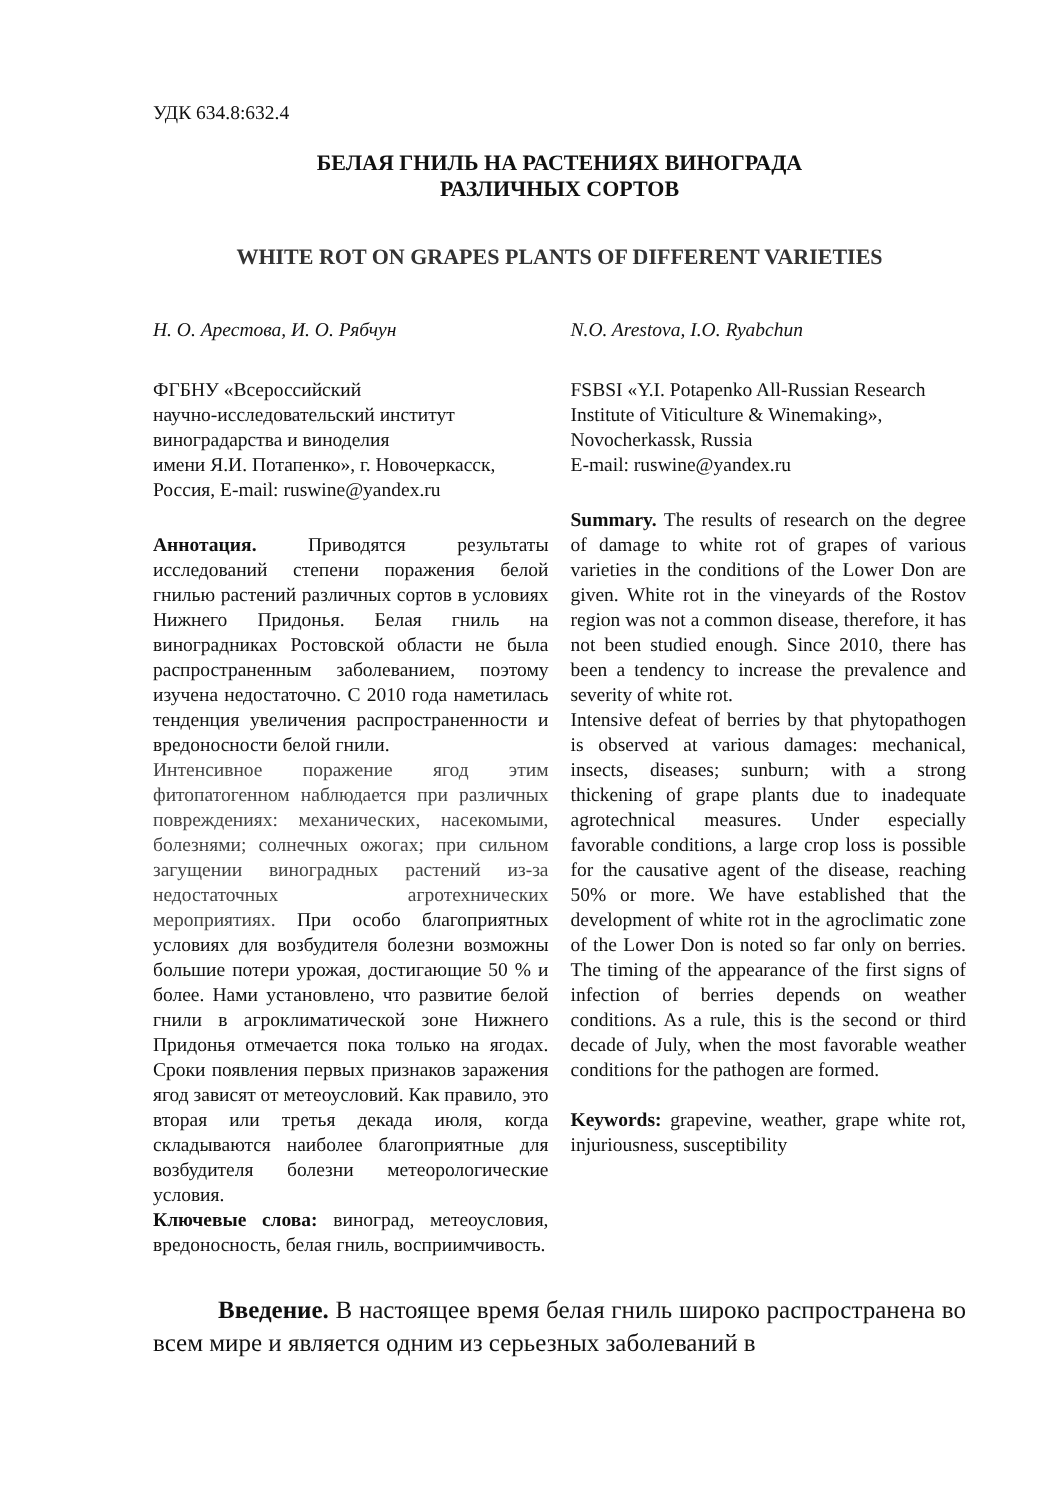УДК 634.8:632.4
БЕЛАЯ ГНИЛЬ НА РАСТЕНИЯХ ВИНОГРАДА
РАЗЛИЧНЫХ СОРТОВ
WHITE ROT ON GRAPES PLANTS OF DIFFERENT VARIETIES
Н. О. Арестова, И. О. Рябчун
ФГБНУ «Всероссийский
научно-исследовательский институт
виноградарства и виноделия
имени Я.И. Потапенко», г. Новочеркасск, Россия, E-mail: ruswine@yandex.ru
Аннотация. Приводятся результаты исследований степени поражения белой гнилью растений различных сортов в условиях Нижнего Придонья. Белая гниль на виноградниках Ростовской области не была распространенным заболеванием, поэтому изучена недостаточно. С 2010 года наметилась тенденция увеличения распространенности и вредоносности белой гнили.
Интенсивное поражение ягод этим фитопатогенном наблюдается при различных повреждениях: механических, насекомыми, болезнями; солнечных ожогах; при сильном загущении виноградных растений из-за недостаточных агротехнических мероприятиях. При особо благоприятных условиях для возбудителя болезни возможны большие потери урожая, достигающие 50 % и более. Нами установлено, что развитие белой гнили в агроклиматической зоне Нижнего Придонья отмечается пока только на ягодах. Сроки появления первых признаков заражения ягод зависят от метеоусловий. Как правило, это вторая или третья декада июля, когда складываются наиболее благоприятные для возбудителя болезни метеорологические условия.
Ключевые слова: виноград, метеоусловия, вредоносность, белая гниль, восприимчивость.
N.O. Arestova, I.O. Ryabchun
FSBSI «Y.I. Potapenko All-Russian Research Institute of Viticulture & Winemaking», Novocherkassk, Russia
E-mail: ruswine@yandex.ru
Summary. The results of research on the degree of damage to white rot of grapes of various varieties in the conditions of the Lower Don are given. White rot in the vineyards of the Rostov region was not a common disease, therefore, it has not been studied enough. Since 2010, there has been a tendency to increase the prevalence and severity of white rot.
Intensive defeat of berries by that phytopathogen is observed at various damages: mechanical, insects, diseases; sunburn; with a strong thickening of grape plants due to inadequate agrotechnical measures. Under especially favorable conditions, a large crop loss is possible for the causative agent of the disease, reaching 50% or more. We have established that the development of white rot in the agroclimatic zone of the Lower Don is noted so far only on berries. The timing of the appearance of the first signs of infection of berries depends on weather conditions. As a rule, this is the second or third decade of July, when the most favorable weather conditions for the pathogen are formed.
Keywords: grapevine, weather, grape white rot, injuriousness, susceptibility
Введение. В настоящее время белая гниль широко распространена во всем мире и является одним из серьезных заболеваний в